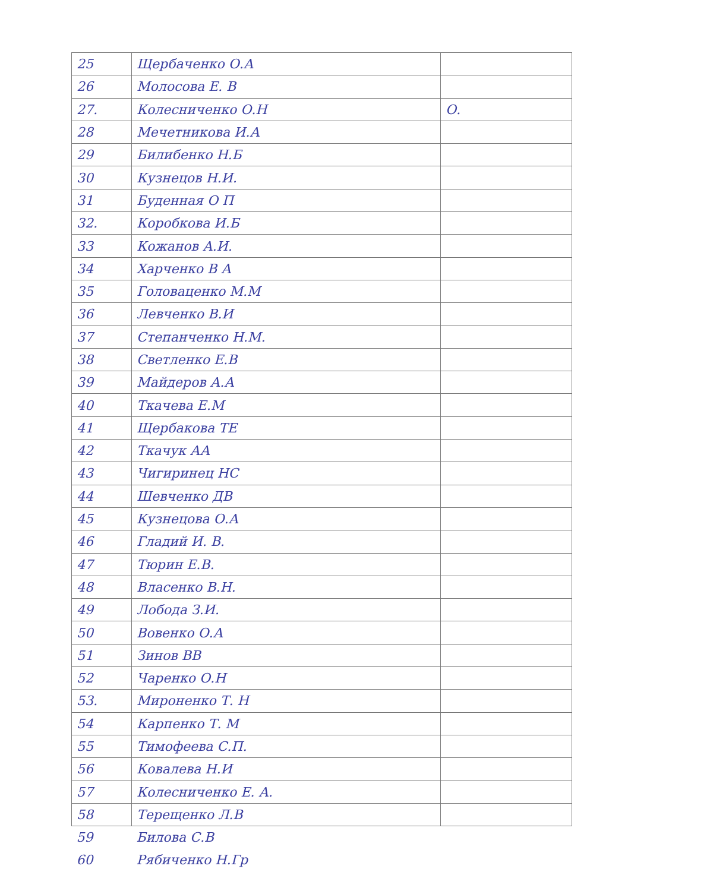| 25 | Щербаченко О.А | |
| 26 | Молосова Е. В | |
| 27. | Колесниченко О.Н | О. |
| 28 | Мечетникова И.А | |
| 29 | Билибенко Н.Б | |
| 30 | Кузнецов Н.И. | |
| 31 | Буденная О П | |
| 32. | Коробкова И.Б | |
| 33 | Кожанов А.И. | |
| 34 | Харченко В А | |
| 35 | Головаценко М.М | |
| 36 | Левченко В.И | |
| 37 | Степанченко Н.М. | |
| 38 | Светленко Е.В | |
| 39 | Майдеров А.А | |
| 40 | Ткачева Е.М | |
| 41 | Щербакова ТЕ | |
| 42 | Ткачук АА | |
| 43 | Чигиринец НС | |
| 44 | Шевченко ДВ | |
| 45 | Кузнецова О.А | |
| 46 | Гладий И. В. | |
| 47 | Тюрин Е.В. | |
| 48 | Власенко В.Н. | |
| 49 | Лобода З.И. | |
| 50 | Вовенко О.А | |
| 51 | Зинов ВВ | |
| 52 | Чаренко О.Н | |
| 53. | Мироненко Т. Н | |
| 54 | Карпенко Т. М | |
| 55 | Тимофеева С.П. | |
| 56 | Ковалева Н.И | |
| 57 | Колесниченко Е. А. | |
| 58 | Терещенко Л.В | |
| 59 | Билова С.В | |
| 60 | Рябиченко Н.Гр | |